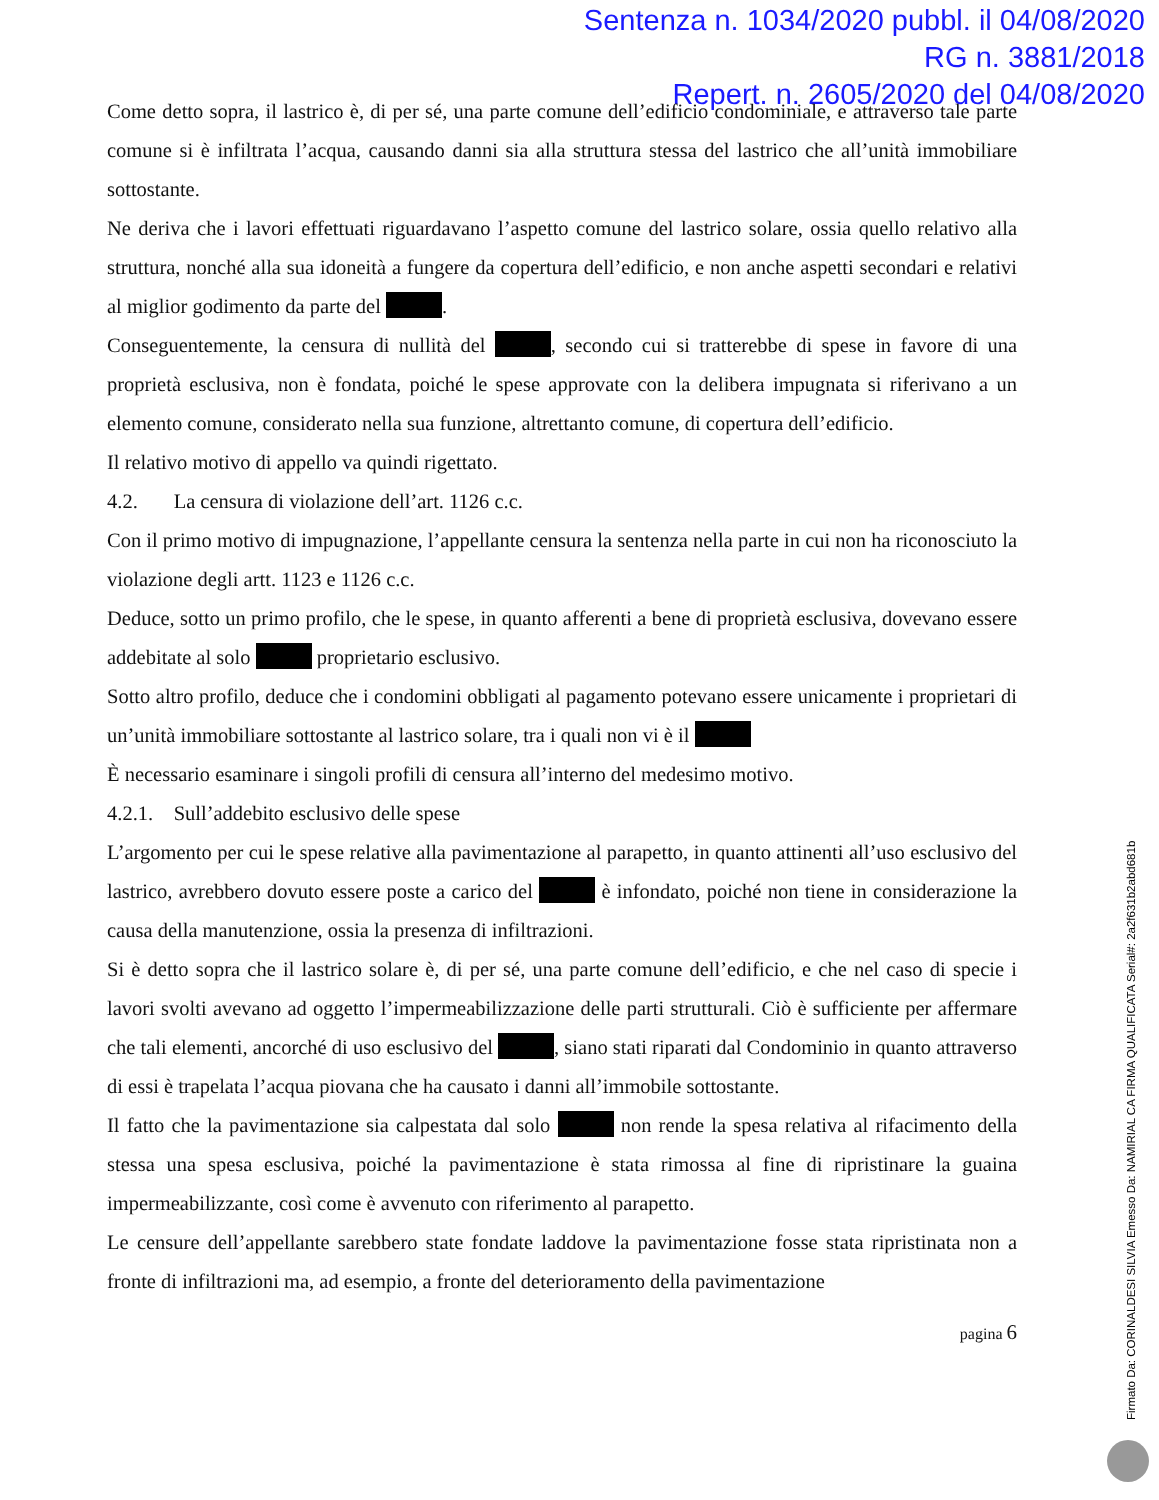Sentenza n. 1034/2020 pubbl. il 04/08/2020
RG n. 3881/2018
Repert. n. 2605/2020 del 04/08/2020
Come detto sopra, il lastrico è, di per sé, una parte comune dell’edificio condominiale, e attraverso tale parte comune si è infiltrata l’acqua, causando danni sia alla struttura stessa del lastrico che all’unità immobiliare sottostante.
Ne deriva che i lavori effettuati riguardavano l’aspetto comune del lastrico solare, ossia quello relativo alla struttura, nonché alla sua idoneità a fungere da copertura dell’edificio, e non anche aspetti secondari e relativi al miglior godimento da parte del .
Conseguentemente, la censura di nullità del , secondo cui si tratterebbe di spese in favore di una proprietà esclusiva, non è fondata, poiché le spese approvate con la delibera impugnata si riferivano a un elemento comune, considerato nella sua funzione, altrettanto comune, di copertura dell’edificio.
Il relativo motivo di appello va quindi rigettato.
4.2. La censura di violazione dell’art. 1126 c.c.
Con il primo motivo di impugnazione, l’appellante censura la sentenza nella parte in cui non ha riconosciuto la violazione degli artt. 1123 e 1126 c.c.
Deduce, sotto un primo profilo, che le spese, in quanto afferenti a bene di proprietà esclusiva, dovevano essere addebitate al solo proprietario esclusivo.
Sotto altro profilo, deduce che i condomini obbligati al pagamento potevano essere unicamente i proprietari di un’unità immobiliare sottostante al lastrico solare, tra i quali non vi è il
È necessario esaminare i singoli profili di censura all’interno del medesimo motivo.
4.2.1. Sull’addebito esclusivo delle spese
L’argomento per cui le spese relative alla pavimentazione al parapetto, in quanto attinenti all’uso esclusivo del lastrico, avrebbero dovuto essere poste a carico del è infondato, poiché non tiene in considerazione la causa della manutenzione, ossia la presenza di infiltrazioni.
Si è detto sopra che il lastrico solare è, di per sé, una parte comune dell’edificio, e che nel caso di specie i lavori svolti avevano ad oggetto l’impermeabilizzazione delle parti strutturali. Ciò è sufficiente per affermare che tali elementi, ancorché di uso esclusivo del , siano stati riparati dal Condominio in quanto attraverso di essi è trapelata l’acqua piovana che ha causato i danni all’immobile sottostante.
Il fatto che la pavimentazione sia calpestata dal solo non rende la spesa relativa al rifacimento della stessa una spesa esclusiva, poiché la pavimentazione è stata rimossa al fine di ripristinare la guaina impermeabilizzante, così come è avvenuto con riferimento al parapetto.
Le censure dell’appellante sarebbero state fondate laddove la pavimentazione fosse stata ripristinata non a fronte di infiltrazioni ma, ad esempio, a fronte del deterioramento della pavimentazione
pagina 6
Firmato Da: CORINALDESI SILVIA Emesso Da: NAMIRIAL CA FIRMA QUALIFICATA Serial#: 2a2f631b2abd681b